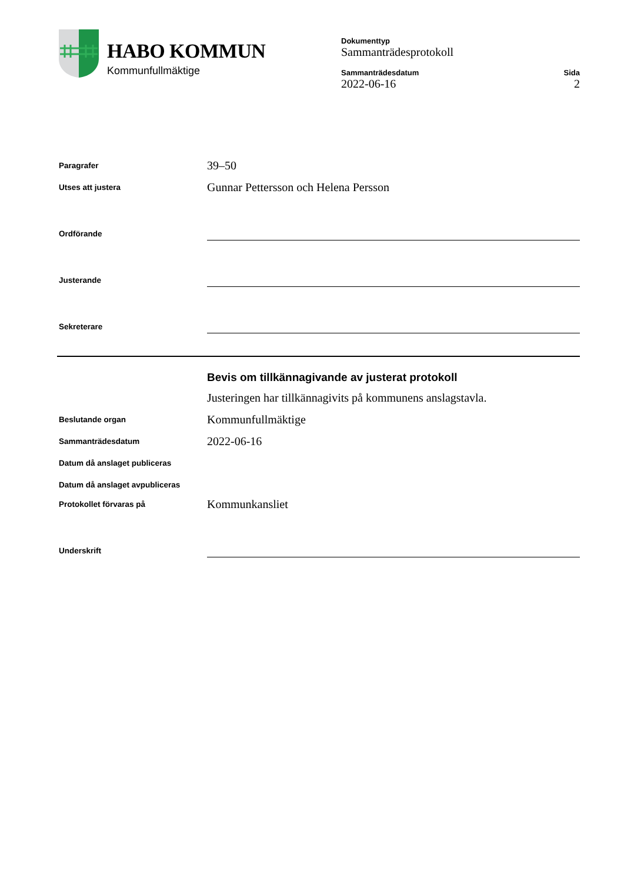HABO KOMMUN
Kommunfullmäktige
Dokumenttyp
Sammanträdesprotokoll
Sammanträdesdatum
2022-06-16
Sida
2
Paragrafer
39–50
Utses att justera
Gunnar Pettersson och Helena Persson
Ordförande
Justerande
Sekreterare
Bevis om tillkännagivande av justerat protokoll
Justeringen har tillkännagivits på kommunens anslagstavla.
Beslutande organ
Kommunfullmäktige
Sammanträdesdatum
2022-06-16
Datum då anslaget publiceras
Datum då anslaget avpubliceras
Protokollet förvaras på
Kommunkansliet
Underskrift